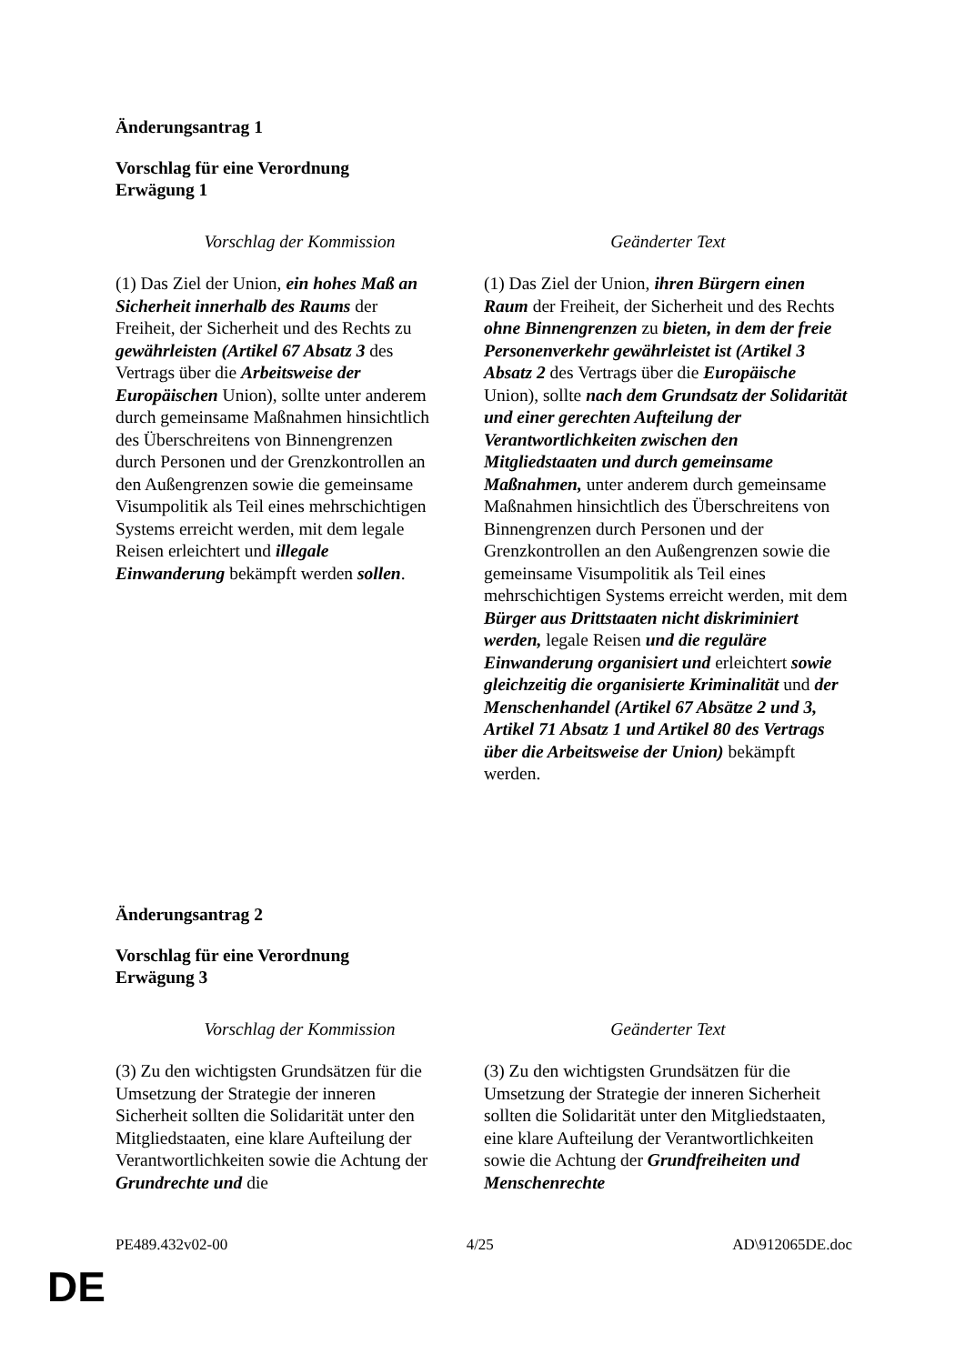Änderungsantrag 1
Vorschlag für eine Verordnung
Erwägung 1
| Vorschlag der Kommission | Geänderter Text |
| --- | --- |
| (1) Das Ziel der Union, ein hohes Maß an Sicherheit innerhalb des Raums der Freiheit, der Sicherheit und des Rechts zu gewährleisten (Artikel 67 Absatz 3 des Vertrags über die Arbeitsweise der Europäischen Union), sollte unter anderem durch gemeinsame Maßnahmen hinsichtlich des Überschreitens von Binnengrenzen durch Personen und der Grenzkontrollen an den Außengrenzen sowie die gemeinsame Visumpolitik als Teil eines mehrschichtigen Systems erreicht werden, mit dem legale Reisen erleichtert und illegale Einwanderung bekämpft werden sollen . | (1) Das Ziel der Union, ihren Bürgern einen Raum der Freiheit, der Sicherheit und des Rechts ohne Binnengrenzen zu bieten, in dem der freie Personenverkehr gewährleistet ist (Artikel 3 Absatz 2 des Vertrags über die Europäische Union), sollte nach dem Grundsatz der Solidarität und einer gerechten Aufteilung der Verantwortlichkeiten zwischen den Mitgliedstaaten und durch gemeinsame Maßnahmen, unter anderem durch gemeinsame Maßnahmen hinsichtlich des Überschreitens von Binnengrenzen durch Personen und der Grenzkontrollen an den Außengrenzen sowie die gemeinsame Visumpolitik als Teil eines mehrschichtigen Systems erreicht werden, mit dem Bürger aus Drittstaaten nicht diskriminiert werden, legale Reisen und die reguläre Einwanderung organisiert und erleichtert sowie gleichzeitig die organisierte Kriminalität und der Menschenhandel (Artikel 67 Absätze 2 und 3, Artikel 71 Absatz 1 und Artikel 80 des Vertrags über die Arbeitsweise der Union) bekämpft werden. |
Änderungsantrag 2
Vorschlag für eine Verordnung
Erwägung 3
| Vorschlag der Kommission | Geänderter Text |
| --- | --- |
| (3) Zu den wichtigsten Grundsätzen für die Umsetzung der Strategie der inneren Sicherheit sollten die Solidarität unter den Mitgliedstaaten, eine klare Aufteilung der Verantwortlichkeiten sowie die Achtung der Grundrechte und die | (3) Zu den wichtigsten Grundsätzen für die Umsetzung der Strategie der inneren Sicherheit sollten die Solidarität unter den Mitgliedstaaten, eine klare Aufteilung der Verantwortlichkeiten sowie die Achtung der Grundfreiheiten und Menschenrechte |
PE489.432v02-00 4/25 AD\912065DE.doc
DE